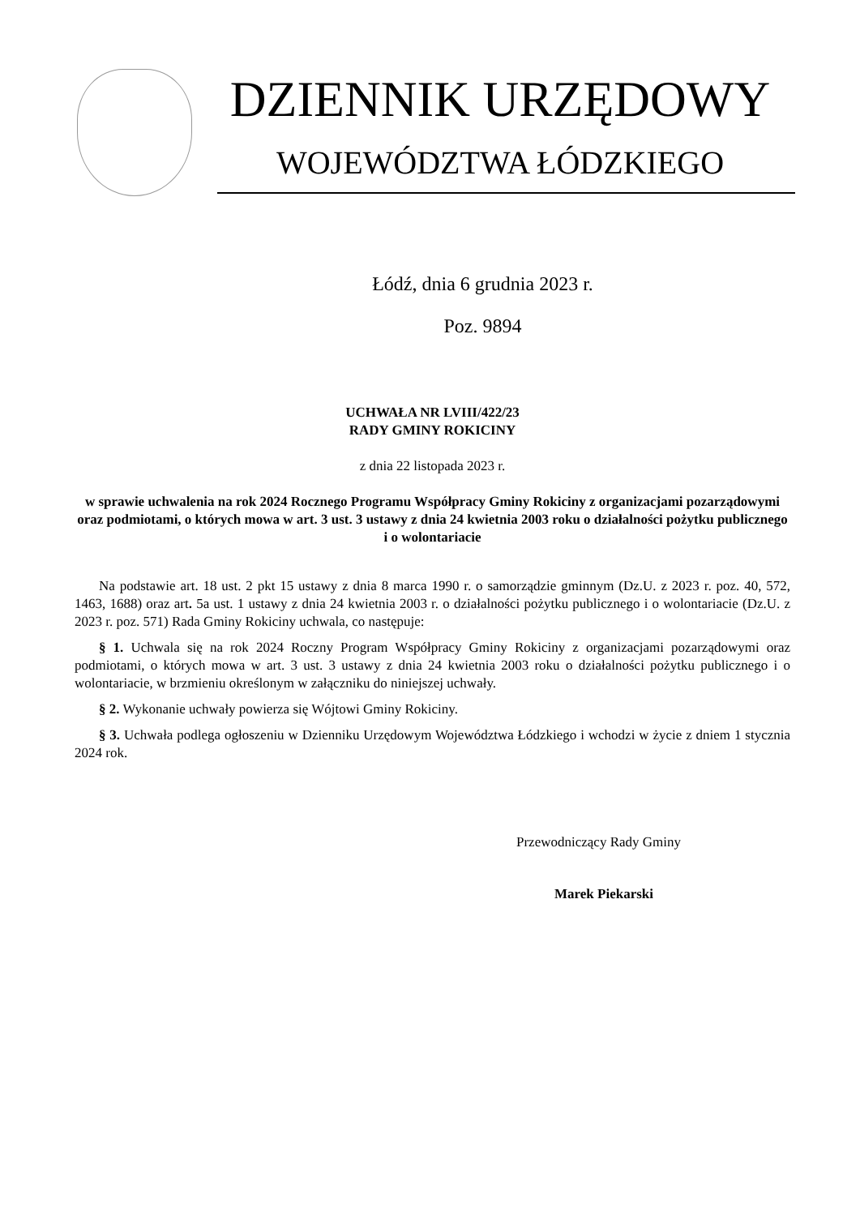DZIENNIK URZĘDOWY
WOJEWÓDZTWA ŁÓDZKIEGO
Łódź, dnia 6 grudnia 2023 r.
Poz. 9894
UCHWAŁA NR LVIII/422/23
RADY GMINY ROKICINY
z dnia 22 listopada 2023 r.
w sprawie uchwalenia na rok 2024 Rocznego Programu Współpracy Gminy Rokiciny z organizacjami pozarządowymi oraz podmiotami, o których mowa w art. 3 ust. 3 ustawy z dnia 24 kwietnia 2003 roku o działalności pożytku publicznego i o wolontariacie
Na podstawie art. 18 ust. 2 pkt 15 ustawy z dnia 8 marca 1990 r. o samorządzie gminnym (Dz.U. z 2023 r. poz. 40, 572, 1463, 1688) oraz art. 5a ust. 1 ustawy z dnia 24 kwietnia 2003 r. o działalności pożytku publicznego i o wolontariacie (Dz.U. z 2023 r. poz. 571) Rada Gminy Rokiciny uchwala, co następuje:
§ 1. Uchwala się na rok 2024 Roczny Program Współpracy Gminy Rokiciny z organizacjami pozarządowymi oraz podmiotami, o których mowa w art. 3 ust. 3 ustawy z dnia 24 kwietnia 2003 roku o działalności pożytku publicznego i o wolontariacie, w brzmieniu określonym w załączniku do niniejszej uchwały.
§ 2. Wykonanie uchwały powierza się Wójtowi Gminy Rokiciny.
§ 3. Uchwała podlega ogłoszeniu w Dzienniku Urzędowym Województwa Łódzkiego i wchodzi w życie z dniem 1 stycznia 2024 rok.
Przewodniczący Rady Gminy
Marek Piekarski